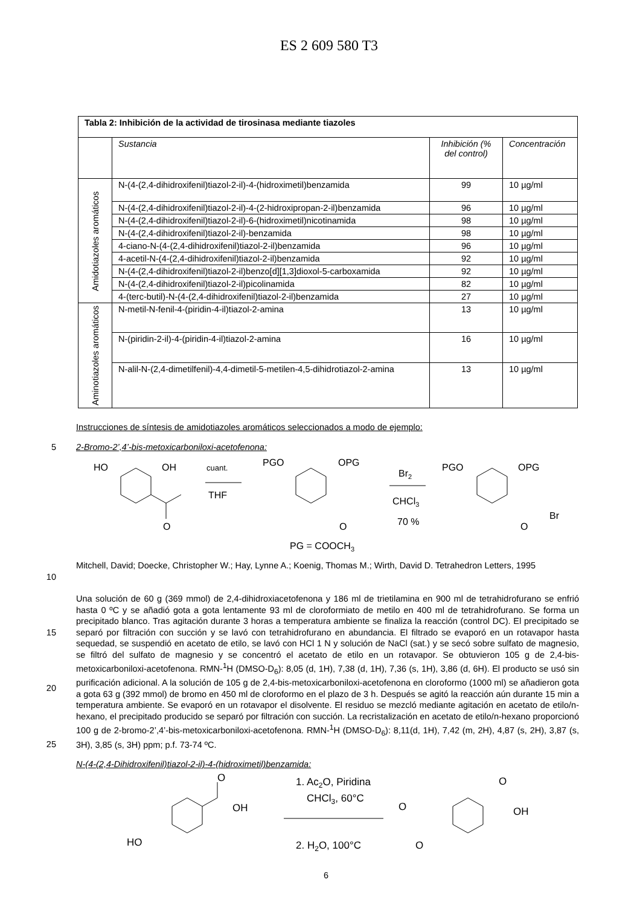ES 2 609 580 T3
| Tabla 2: Inhibición de la actividad de tirosinasa mediante tiazoles | | | |
| --- | --- | --- | --- |
| | Sustancia | Inhibición (% del control) | Concentración |
| Amidotiazoles aromáticos | N-(4-(2,4-dihidroxifenil)tiazol-2-il)-4-(hidroximetil)benzamida | 99 | 10 µg/ml |
| | N-(4-(2,4-dihidroxifenil)tiazol-2-il)-4-(2-hidroxipropan-2-il)benzamida | 96 | 10 µg/ml |
| | N-(4-(2,4-dihidroxifenil)tiazol-2-il)-6-(hidroximetil)nicotinamida | 98 | 10 µg/ml |
| | N-(4-(2,4-dihidroxifenil)tiazol-2-il)-benzamida | 98 | 10 µg/ml |
| | 4-ciano-N-(4-(2,4-dihidroxifenil)tiazol-2-il)benzamida | 96 | 10 µg/ml |
| | 4-acetil-N-(4-(2,4-dihidroxifenil)tiazol-2-il)benzamida | 92 | 10 µg/ml |
| | N-(4-(2,4-dihidroxifenil)tiazol-2-il)benzo[d][1,3]dioxol-5-carboxamida | 92 | 10 µg/ml |
| | N-(4-(2,4-dihidroxifenil)tiazol-2-il)picolinamida | 82 | 10 µg/ml |
| | 4-(terc-butil)-N-(4-(2,4-dihidroxifenil)tiazol-2-il)benzamida | 27 | 10 µg/ml |
| Aminotiazoles aromáticos | N-metil-N-fenil-4-(piridin-4-il)tiazol-2-amina | 13 | 10 µg/ml |
| | N-(piridin-2-il)-4-(piridin-4-il)tiazol-2-amina | 16 | 10 µg/ml |
| | N-alil-N-(2,4-dimetilfenil)-4,4-dimetil-5-metilen-4,5-dihidrotiazol-2-amina | 13 | 10 µg/ml |
Instrucciones de síntesis de amidotiazoles aromáticos seleccionados a modo de ejemplo:
5 2-Bromo-2’,4’-bis-metoxicarboniloxi-acetofenona:
HO
OH
cuant.
THF
O
PGO
OPG
O
Br2
CHCl3
70 %
PGO
OPG
Br
O
PG = COOCH3
10 Mitchell, David; Doecke, Christopher W.; Hay, Lynne A.; Koenig, Thomas M.; Wirth, David D. Tetrahedron Letters, 1995
15
20
25
Una solución de 60 g (369 mmol) de 2,4-dihidroxiacetofenona y 186 ml de trietilamina en 900 ml de tetrahidrofurano se enfrió hasta 0 ºC y se añadió gota a gota lentamente 93 ml de cloroformiato de metilo en 400 ml de tetrahidrofurano. Se forma un precipitado blanco. Tras agitación durante 3 horas a temperatura ambiente se finaliza la reacción (control DC). El precipitado se separó por filtración con succión y se lavó con tetrahidrofurano en abundancia. El filtrado se evaporó en un rotavapor hasta sequedad, se suspendió en acetato de etilo, se lavó con HCl 1 N y solución de NaCl (sat.) y se secó sobre sulfato de magnesio, se filtró del sulfato de magnesio y se concentró el acetato de etilo en un rotavapor. Se obtuvieron 105 g de 2,4-bis-metoxicarboniloxi-acetofenona. RMN-<sup>1</sup>H (DMSO-D<sub>6</sub>): 8,05 (d, 1H), 7,38 (d, 1H), 7,36 (s, 1H), 3,86 (d, 6H). El producto se usó sin purificación adicional. A la solución de 105 g de 2,4-bis-metoxicarboniloxi-acetofenona en cloroformo (1000 ml) se añadieron gota a gota 63 g (392 mmol) de bromo en 450 ml de cloroformo en el plazo de 3 h. Después se agitó la reacción aún durante 15 min a temperatura ambiente. Se evaporó en un rotavapor el disolvente. El residuo se mezcló mediante agitación en acetato de etilo/n-hexano, el precipitado producido se separó por filtración con succión. La recristalización en acetato de etilo/n-hexano proporcionó 100 g de 2-bromo-2’,4’-bis-metoxicarboniloxi-acetofenona. RMN-<sup>1</sup>H (DMSO-D<sub>6</sub>): 8,11(d, 1H), 7,42 (m, 2H), 4,87 (s, 2H), 3,87 (s, 3H), 3,85 (s, 3H) ppm; p.f. 73-74 ºC.
N-(4-(2,4-Dihidroxifenil)tiazol-2-il)-4-(hidroximetil)benzamida:
O
OH
HO
1. Ac2O, Piridina
CHCl3, 60°C
2. H2O, 100°C
O
OH
O
O
6